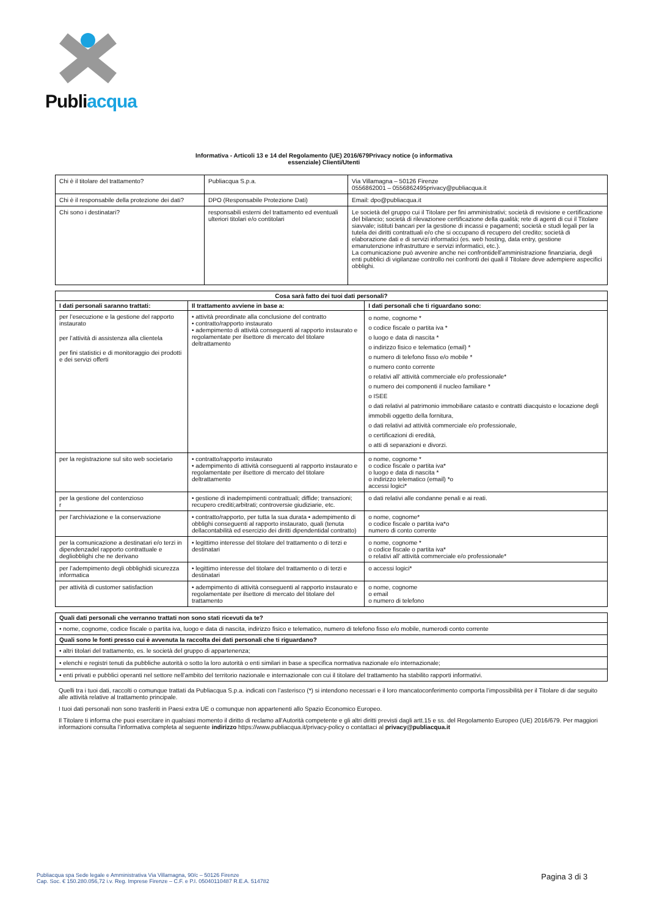Publiacqua
Informativa - Articoli 13 e 14 del Regolamento (UE) 2016/679Privacy notice (o informativa
essenziale) Clienti/Utenti
| Chi è il titolare del trattamento? | Publiacqua S.p.a. | Via Villamagna – 50126 Firenze 0556862001 – 0556862495privacy@publiacqua.it |
| Chi è il responsabile della protezione dei dati? | DPO (Responsabile Protezione Dati) | Email: dpo@publiacqua.it |
| Chi sono i destinatari? | responsabili esterni del trattamento ed eventuali ulteriori titolari e/o contitolari | Le società del gruppo cui il Titolare per fini amministrativi; società di revisione e certificazione del bilancio; società di rilevazionee certificazione della qualità; rete di agenti di cui il Titolare siavvale; istituti bancari per la gestione di incassi e pagamenti; società e studi legali per la tutela dei diritti contrattuali e/o che si occupano di recupero del credito; società di elaborazione dati e di servizi informatici (es. web hosting, data entry, gestione emanutenzione infrastrutture e servizi informatici, etc.). La comunicazione può avvenire anche nei confrontidell’amministrazione finanziaria, degli enti pubblici di vigilanzae controllo nei confronti dei quali il Titolare deve adempiere aspecifici obblighi. |
| Cosa sarà fatto dei tuoi dati personali? | | |
| --- | --- | --- |
| I dati personali saranno trattati: | Il trattamento avviene in base a: | I dati personali che ti riguardano sono: |
| per l’esecuzione e la gestione del rapporto instaurato per l’attività di assistenza alla clientela per fini statistici e di monitoraggio dei prodotti e dei servizi offerti | • attività preordinate alla conclusione del contratto • contratto/rapporto instaurato • adempimento di attività conseguenti al rapporto instaurato e regolamentate per ilsettore di mercato del titolare deltrattamento | o nome, cognome * o codice fiscale o partita iva * o luogo e data di nascita * o indirizzo fisico e telematico (email) * o numero di telefono fisso e/o mobile * o numero conto corrente o relativi all’ attività commerciale e/o professionale* o numero dei componenti il nucleo familiare * o ISEE o dati relativi al patrimonio immobiliare catasto e contratti diacquisto e locazione degli immobili oggetto della fornitura, o dati relativi ad attività commerciale e/o professionale, o certificazioni di eredità, o atti di separazioni e divorzi. |
| per la registrazione sul sito web societario | • contratto/rapporto instaurato • adempimento di attività conseguenti al rapporto instaurato e regolamentate per ilsettore di mercato del titolare deltrattamento | o nome, cognome * o codice fiscale o partita iva* o luogo e data di nascita * o indirizzo telematico (email) *o accessi logici* |
| per la gestione del contenzioso r | • gestione di inadempimenti contrattuali; diffide; transazioni; recupero crediti;arbitrati; controversie giudiziarie, etc. | o dati relativi alle condanne penali e ai reati. |
| per l’archiviazione e la conservazione | • contratto/rapporto, per tutta la sua durata • adempimento di obblighi conseguenti al rapporto instaurato, quali (tenuta dellacontabilità ed esercizio dei diritti dipendentidal contratto) | o nome, cognome* o codice fiscale o partita iva*o numero di conto corrente |
| per la comunicazione a destinatari e/o terzi in dipendenzadel rapporto contrattuale e degliobblighi che ne derivano | • legittimo interesse del titolare del trattamento o di terzi e destinatari | o nome, cognome * o codice fiscale o partita iva* o relativi all’ attività commerciale e/o professionale* |
| per l’adempimento degli obblighidi sicurezza informatica | • legittimo interesse del titolare del trattamento o di terzi e destinatari | o accessi logici* |
| per attività di customer satisfaction | • adempimento di attività conseguenti al rapporto instaurato e regolamentate per ilsettore di mercato del titolare del trattamento | o nome, cognome o email o numero di telefono |
| Quali dati personali che verranno trattati non sono stati ricevuti da te? |
| --- |
| • nome, cognome, codice fiscale o partita iva, luogo e data di nascita, indirizzo fisico e telematico, numero di telefono fisso e/o mobile, numerodi conto corrente |
| Quali sono le fonti presso cui è avvenuta la raccolta dei dati personali che ti riguardano? |
| • altri titolari del trattamento, es. le società del gruppo di appartenenza; |
| • elenchi e registri tenuti da pubbliche autorità o sotto la loro autorità o enti similari in base a specifica normativa nazionale e/o internazionale; |
| • enti privati e pubblici operanti nel settore nell’ambito del territorio nazionale e internazionale con cui il titolare del trattamento ha stabilito rapporti informativi. |
Quelli tra i tuoi dati, raccolti o comunque trattati da Publiacqua S.p.a. indicati con l’asterisco (*) si intendono necessari e il loro mancatoconferimento comporta l’impossibilità per il Titolare di dar seguito alle attività relative al trattamento principale.
I tuoi dati personali non sono trasferiti in Paesi extra UE o comunque non appartenenti allo Spazio Economico Europeo.
Il Titolare ti informa che puoi esercitare in qualsiasi momento il diritto di reclamo all’Autorità competente e gli altri diritti previsti dagli artt.15 e ss. del Regolamento Europeo (UE) 2016/679. Per maggiori informazioni consulta l’informativa completa al seguente indirizzo https://www.publiacqua.it/privacy-policy o contattaci al privacy@publiacqua.it
Publiacqua spa Sede legale e Amministrativa Via Villamagna, 90/c – 50126 Firenze
Cap. Soc. € 150.280.056,72 i.v. Reg. Imprese Firenze – C.F. e P.I. 05040110487 R.E.A. 514782
Pagina 3 di 3